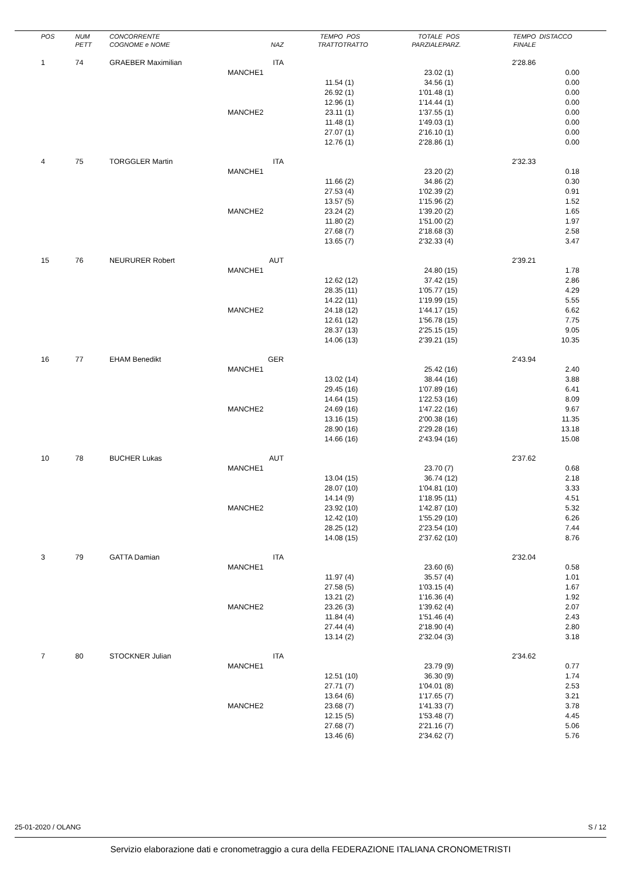| POS | NUM PETT | CONCORRENTE COGNOME e NOME | NAZ | TEMPO TRATTO | POS TRATTO | TOTALE PARZIALE | POS PARZ. | TEMPO FINALE | DISTACCO |
| --- | --- | --- | --- | --- | --- | --- | --- | --- | --- |
| 1 | 74 | GRAEBER Maximilian | ITA | | | | | 2'28.86 | |
| | | | MANCHE1 | | | 23.02 | (1) | | 0.00 |
| | | | | 11.54 | (1) | 34.56 | (1) | | 0.00 |
| | | | | 26.92 | (1) | 1'01.48 | (1) | | 0.00 |
| | | | | 12.96 | (1) | 1'14.44 | (1) | | 0.00 |
| | | | MANCHE2 | 23.11 | (1) | 1'37.55 | (1) | | 0.00 |
| | | | | 11.48 | (1) | 1'49.03 | (1) | | 0.00 |
| | | | | 27.07 | (1) | 2'16.10 | (1) | | 0.00 |
| | | | | 12.76 | (1) | 2'28.86 | (1) | | 0.00 |
| 4 | 75 | TORGGLER Martin | ITA | | | | | 2'32.33 | |
| | | | MANCHE1 | | | 23.20 | (2) | | 0.18 |
| | | | | 11.66 | (2) | 34.86 | (2) | | 0.30 |
| | | | | 27.53 | (4) | 1'02.39 | (2) | | 0.91 |
| | | | | 13.57 | (5) | 1'15.96 | (2) | | 1.52 |
| | | | MANCHE2 | 23.24 | (2) | 1'39.20 | (2) | | 1.65 |
| | | | | 11.80 | (2) | 1'51.00 | (2) | | 1.97 |
| | | | | 27.68 | (7) | 2'18.68 | (3) | | 2.58 |
| | | | | 13.65 | (7) | 2'32.33 | (4) | | 3.47 |
| 15 | 76 | NEURURER Robert | AUT | | | | | 2'39.21 | |
| | | | MANCHE1 | | | 24.80 | (15) | | 1.78 |
| | | | | 12.62 | (12) | 37.42 | (15) | | 2.86 |
| | | | | 28.35 | (11) | 1'05.77 | (15) | | 4.29 |
| | | | | 14.22 | (11) | 1'19.99 | (15) | | 5.55 |
| | | | MANCHE2 | 24.18 | (12) | 1'44.17 | (15) | | 6.62 |
| | | | | 12.61 | (12) | 1'56.78 | (15) | | 7.75 |
| | | | | 28.37 | (13) | 2'25.15 | (15) | | 9.05 |
| | | | | 14.06 | (13) | 2'39.21 | (15) | | 10.35 |
| 16 | 77 | EHAM Benedikt | GER | | | | | 2'43.94 | |
| | | | MANCHE1 | | | 25.42 | (16) | | 2.40 |
| | | | | 13.02 | (14) | 38.44 | (16) | | 3.88 |
| | | | | 29.45 | (16) | 1'07.89 | (16) | | 6.41 |
| | | | | 14.64 | (15) | 1'22.53 | (16) | | 8.09 |
| | | | MANCHE2 | 24.69 | (16) | 1'47.22 | (16) | | 9.67 |
| | | | | 13.16 | (15) | 2'00.38 | (16) | | 11.35 |
| | | | | 28.90 | (16) | 2'29.28 | (16) | | 13.18 |
| | | | | 14.66 | (16) | 2'43.94 | (16) | | 15.08 |
| 10 | 78 | BUCHER Lukas | AUT | | | | | 2'37.62 | |
| | | | MANCHE1 | | | 23.70 | (7) | | 0.68 |
| | | | | 13.04 | (15) | 36.74 | (12) | | 2.18 |
| | | | | 28.07 | (10) | 1'04.81 | (10) | | 3.33 |
| | | | | 14.14 | (9) | 1'18.95 | (11) | | 4.51 |
| | | | MANCHE2 | 23.92 | (10) | 1'42.87 | (10) | | 5.32 |
| | | | | 12.42 | (10) | 1'55.29 | (10) | | 6.26 |
| | | | | 28.25 | (12) | 2'23.54 | (10) | | 7.44 |
| | | | | 14.08 | (15) | 2'37.62 | (10) | | 8.76 |
| 3 | 79 | GATTA Damian | ITA | | | | | 2'32.04 | |
| | | | MANCHE1 | | | 23.60 | (6) | | 0.58 |
| | | | | 11.97 | (4) | 35.57 | (4) | | 1.01 |
| | | | | 27.58 | (5) | 1'03.15 | (4) | | 1.67 |
| | | | | 13.21 | (2) | 1'16.36 | (4) | | 1.92 |
| | | | MANCHE2 | 23.26 | (3) | 1'39.62 | (4) | | 2.07 |
| | | | | 11.84 | (4) | 1'51.46 | (4) | | 2.43 |
| | | | | 27.44 | (4) | 2'18.90 | (4) | | 2.80 |
| | | | | 13.14 | (2) | 2'32.04 | (3) | | 3.18 |
| 7 | 80 | STOCKNER Julian | ITA | | | | | 2'34.62 | |
| | | | MANCHE1 | | | 23.79 | (9) | | 0.77 |
| | | | | 12.51 | (10) | 36.30 | (9) | | 1.74 |
| | | | | 27.71 | (7) | 1'04.01 | (8) | | 2.53 |
| | | | | 13.64 | (6) | 1'17.65 | (7) | | 3.21 |
| | | | MANCHE2 | 23.68 | (7) | 1'41.33 | (7) | | 3.78 |
| | | | | 12.15 | (5) | 1'53.48 | (7) | | 4.45 |
| | | | | 27.68 | (7) | 2'21.16 | (7) | | 5.06 |
| | | | | 13.46 | (6) | 2'34.62 | (7) | | 5.76 |
25-01-2020 / OLANG S / 12
Servizio elaborazione dati e cronometraggio a cura della FEDERAZIONE ITALIANA CRONOMETRISTI